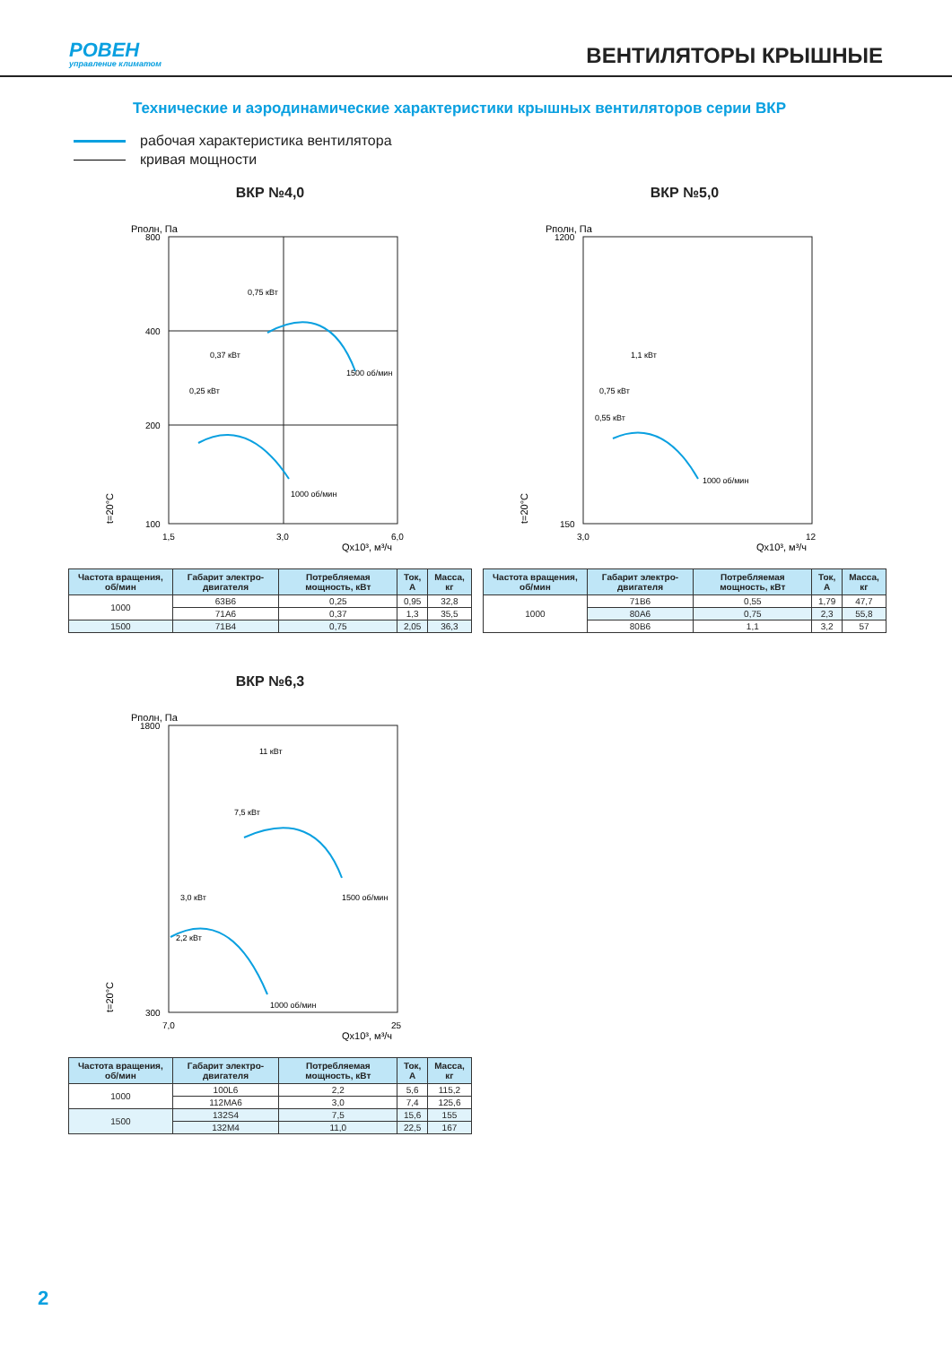РОВЕН
управление климатом
ВЕНТИЛЯТОРЫ КРЫШНЫЕ
Технические и аэродинамические характеристики крышных вентиляторов серии ВКР
рабочая характеристика вентилятора
кривая мощности
ВКР №4,0
Pполн, Па
800
400
200
100
1,5
3,0
6,0
Qx10³, м³/ч
0,75 кВт
0,37 кВт
0,25 кВт
1500 об/мин
1000 об/мин
t=20°C
| Частота вращения, об/мин | Габарит электро-двигателя | Потребляемая мощность, кВт | Ток, А | Масса, кг |
| --- | --- | --- | --- | --- |
| 1000 | 63В6 | 0,25 | 0,95 | 32,8 |
| | 71А6 | 0,37 | 1,3 | 35,5 |
| 1500 | 71В4 | 0,75 | 2,05 | 36,3 |
ВКР №5,0
Pполн, Па
1200
150
3,0
12
Qx10³, м³/ч
1,1 кВт
0,75 кВт
0,55 кВт
1000 об/мин
t=20°C
| Частота вращения, об/мин | Габарит электро-двигателя | Потребляемая мощность, кВт | Ток, А | Масса, кг |
| --- | --- | --- | --- | --- |
| 1000 | 71В6 | 0,55 | 1,79 | 47,7 |
| | 80А6 | 0,75 | 2,3 | 55,8 |
| | 80В6 | 1,1 | 3,2 | 57 |
ВКР №6,3
Pполн, Па
1800
300
7,0
25
Qx10³, м³/ч
11 кВт
7,5 кВт
3,0 кВт
2,2 кВт
1500 об/мин
1000 об/мин
t=20°C
| Частота вращения, об/мин | Габарит электро-двигателя | Потребляемая мощность, кВт | Ток, А | Масса, кг |
| --- | --- | --- | --- | --- |
| 1000 | 100L6 | 2,2 | 5,6 | 115,2 |
| | 112МА6 | 3,0 | 7,4 | 125,6 |
| 1500 | 132S4 | 7,5 | 15,6 | 155 |
| | 132М4 | 11,0 | 22,5 | 167 |
2